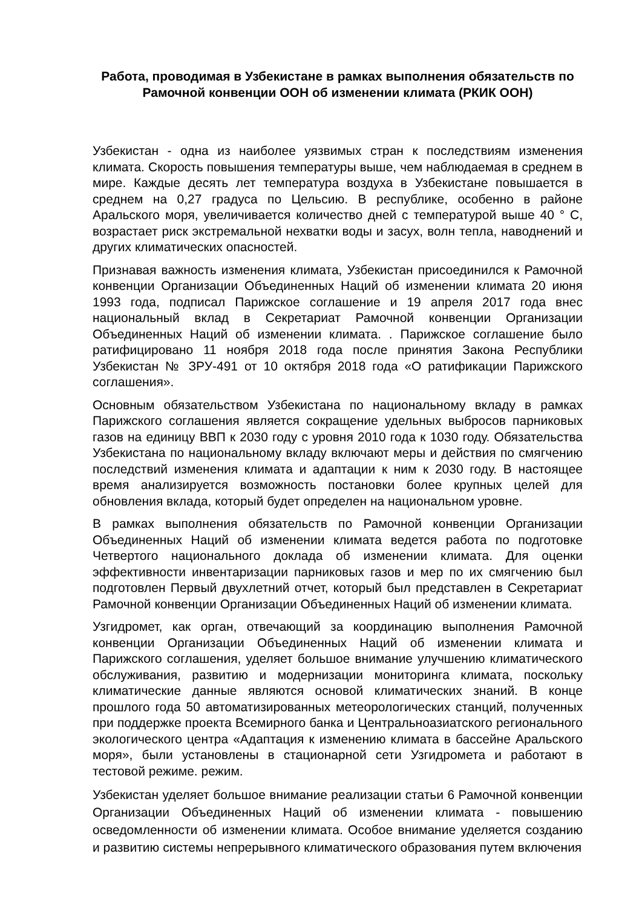Работа, проводимая в Узбекистане в рамках выполнения обязательств по Рамочной конвенции ООН об изменении климата (РКИК ООН)
Узбекистан - одна из наиболее уязвимых стран к последствиям изменения климата. Скорость повышения температуры выше, чем наблюдаемая в среднем в мире. Каждые десять лет температура воздуха в Узбекистане повышается в среднем на 0,27 градуса по Цельсию. В республике, особенно в районе Аральского моря, увеличивается количество дней с температурой выше 40 ° С, возрастает риск экстремальной нехватки воды и засух, волн тепла, наводнений и других климатических опасностей.
Признавая важность изменения климата, Узбекистан присоединился к Рамочной конвенции Организации Объединенных Наций об изменении климата 20 июня 1993 года, подписал Парижское соглашение и 19 апреля 2017 года внес национальный вклад в Секретариат Рамочной конвенции Организации Объединенных Наций об изменении климата. . Парижское соглашение было ратифицировано 11 ноября 2018 года после принятия Закона Республики Узбекистан № ЗРУ-491 от 10 октября 2018 года «О ратификации Парижского соглашения».
Основным обязательством Узбекистана по национальному вкладу в рамках Парижского соглашения является сокращение удельных выбросов парниковых газов на единицу ВВП к 2030 году с уровня 2010 года к 1030 году. Обязательства Узбекистана по национальному вкладу включают меры и действия по смягчению последствий изменения климата и адаптации к ним к 2030 году. В настоящее время анализируется возможность постановки более крупных целей для обновления вклада, который будет определен на национальном уровне.
В рамках выполнения обязательств по Рамочной конвенции Организации Объединенных Наций об изменении климата ведется работа по подготовке Четвертого национального доклада об изменении климата. Для оценки эффективности инвентаризации парниковых газов и мер по их смягчению был подготовлен Первый двухлетний отчет, который был представлен в Секретариат Рамочной конвенции Организации Объединенных Наций об изменении климата.
Узгидромет, как орган, отвечающий за координацию выполнения Рамочной конвенции Организации Объединенных Наций об изменении климата и Парижского соглашения, уделяет большое внимание улучшению климатического обслуживания, развитию и модернизации мониторинга климата, поскольку климатические данные являются основой климатических знаний. В конце прошлого года 50 автоматизированных метеорологических станций, полученных при поддержке проекта Всемирного банка и Центральноазиатского регионального экологического центра «Адаптация к изменению климата в бассейне Аральского моря», были установлены в стационарной сети Узгидромета и работают в тестовой режиме. режим.
Узбекистан уделяет большое внимание реализации статьи 6 Рамочной конвенции Организации Объединенных Наций об изменении климата - повышению осведомленности об изменении климата. Особое внимание уделяется созданию и развитию системы непрерывного климатического образования путем включения